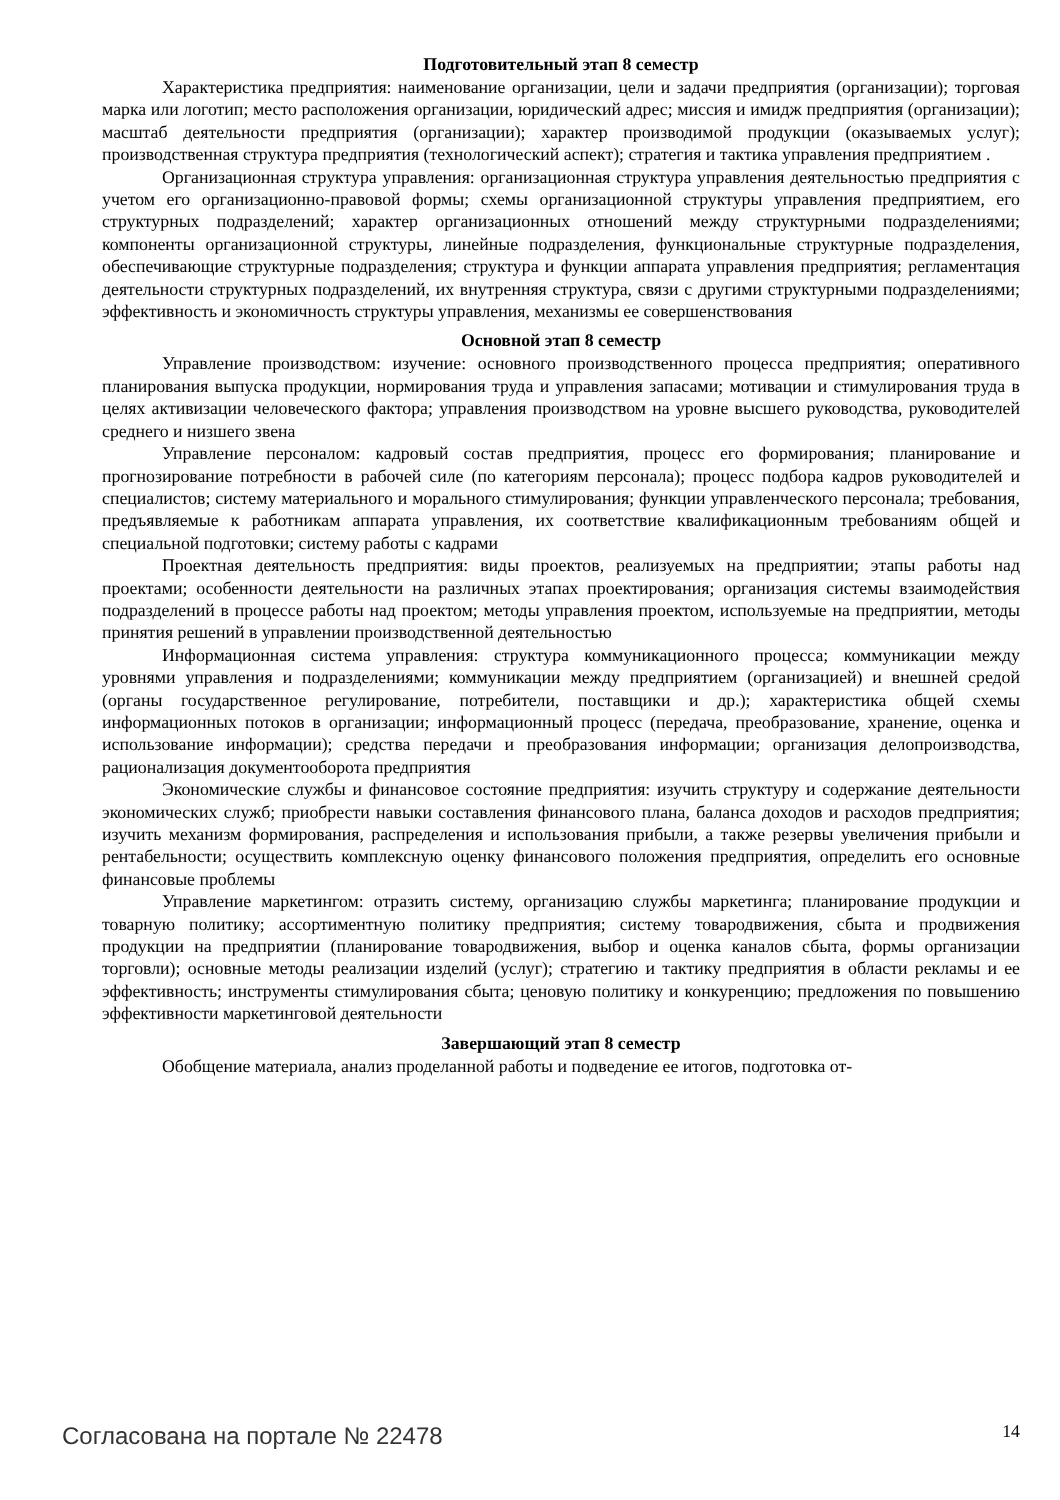Подготовительный этап 8 семестр
Характеристика предприятия: наименование организации, цели и задачи предприятия (организации); торговая марка или логотип; место расположения организации, юридический адрес; миссия и имидж предприятия (организации); масштаб деятельности предприятия (организации); характер производимой продукции (оказываемых услуг); производственная структура предприятия (технологический аспект); стратегия и тактика управления предприятием .
Организационная структура управления: организационная структура управления деятельностью предприятия с учетом его организационно-правовой формы; схемы организационной структуры управления предприятием, его структурных подразделений; характер организационных отношений между структурными подразделениями; компоненты организационной структуры, линейные подразделения, функциональные структурные подразделения, обеспечивающие структурные подразделения; структура и функции аппарата управления предприятия; регламентация деятельности структурных подразделений, их внутренняя структура, связи с другими структурными подразделениями; эффективность и экономичность структуры управления, механизмы ее совершенствования
Основной этап 8 семестр
Управление производством: изучение: основного производственного процесса предприятия; оперативного планирования выпуска продукции, нормирования труда и управления запасами; мотивации и стимулирования труда в целях активизации человеческого фактора; управления производством на уровне высшего руководства, руководителей среднего и низшего звена
Управление персоналом: кадровый состав предприятия, процесс его формирования; планирование и прогнозирование потребности в рабочей силе (по категориям персонала); процесс подбора кадров руководителей и специалистов; систему материального и морального стимулирования; функции управленческого персонала; требования, предъявляемые к работникам аппарата управления, их соответствие квалификационным требованиям общей и специальной подготовки; систему работы с кадрами
Проектная деятельность предприятия: виды проектов, реализуемых на предприятии; этапы работы над проектами; особенности деятельности на различных этапах проектирования; организация системы взаимодействия подразделений в процессе работы над проектом; методы управления проектом, используемые на предприятии, методы принятия решений в управлении производственной деятельностью
Информационная система управления: структура коммуникационного процесса; коммуникации между уровнями управления и подразделениями; коммуникации между предприятием (организацией) и внешней средой (органы государственное регулирование, потребители, поставщики и др.); характеристика общей схемы информационных потоков в организации; информационный процесс (передача, преобразование, хранение, оценка и использование информации); средства передачи и преобразования информации; организация делопроизводства, рационализация документооборота предприятия
Экономические службы и финансовое состояние предприятия: изучить структуру и содержание деятельности экономических служб; приобрести навыки составления финансового плана, баланса доходов и расходов предприятия; изучить механизм формирования, распределения и использования прибыли, а также резервы увеличения прибыли и рентабельности; осуществить комплексную оценку финансового положения предприятия, определить его основные финансовые проблемы
Управление маркетингом: отразить систему, организацию службы маркетинга; планирование продукции и товарную политику; ассортиментную политику предприятия; систему товародвижения, сбыта и продвижения продукции на предприятии (планирование товародвижения, выбор и оценка каналов сбыта, формы организации торговли); основные методы реализации изделий (услуг); стратегию и тактику предприятия в области рекламы и ее эффективность; инструменты стимулирования сбыта; ценовую политику и конкуренцию; предложения по повышению эффективности маркетинговой деятельности
Завершающий этап 8 семестр
Обобщение материала, анализ проделанной работы и подведение ее итогов, подготовка от-
Согласована на портале № 22478 14